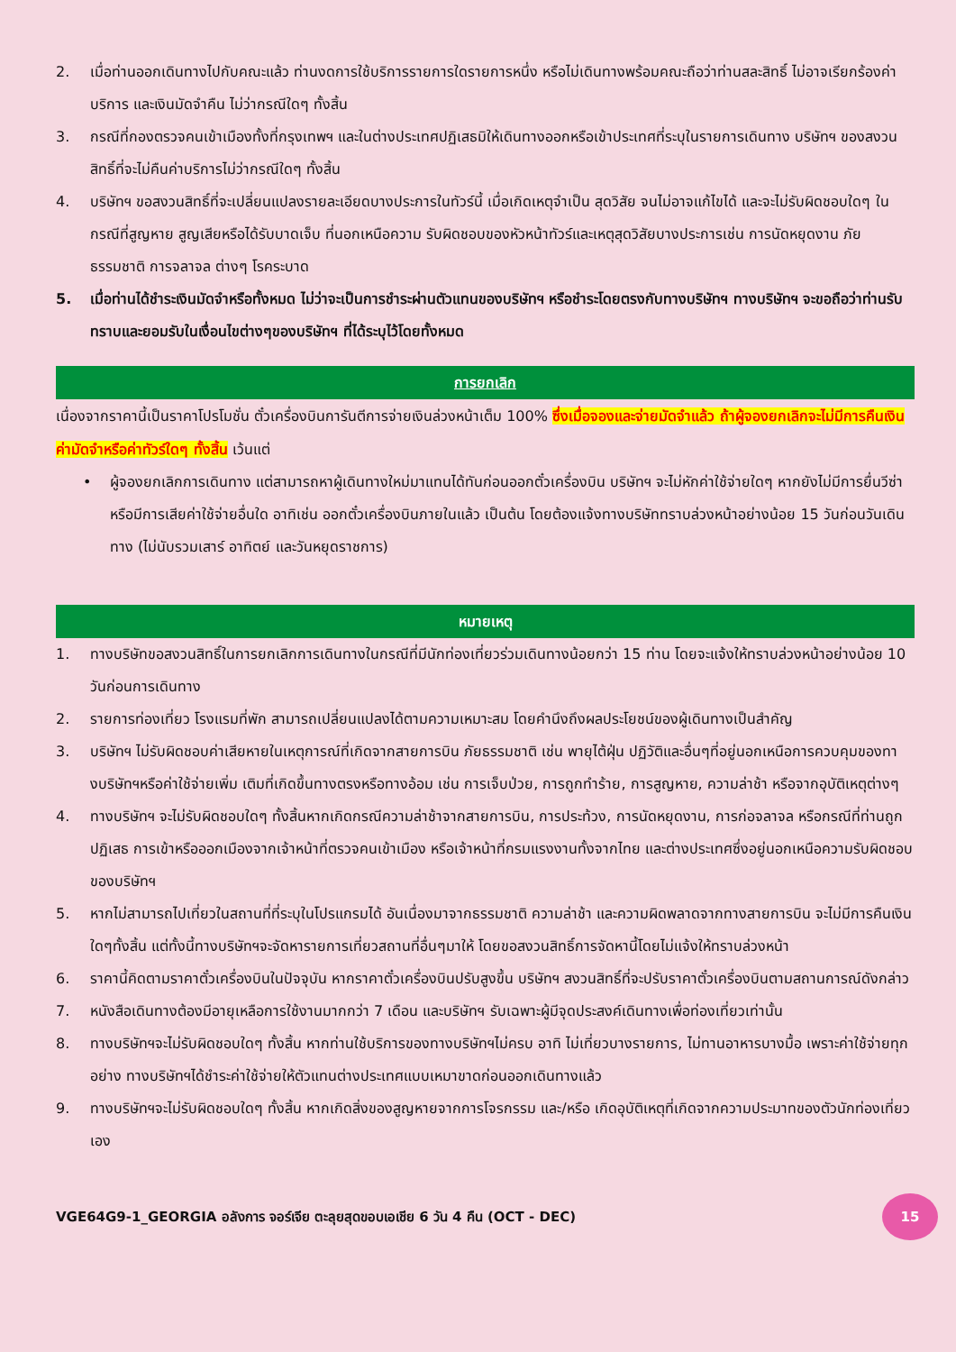2. เมื่อท่านออกเดินทางไปกับคณะแล้ว ท่านงดการใช้บริการรายการใดรายการหนึ่ง หรือไม่เดินทางพร้อมคณะถือว่าท่านสละสิทธิ์ ไม่อาจเรียกร้องค่าบริการ และเงินมัดจำคืน ไม่ว่ากรณีใดๆ ทั้งสิ้น
3. กรณีที่กองตรวจคนเข้าเมืองทั้งที่กรุงเทพฯ และในต่างประเทศปฏิเสธมิให้เดินทางออกหรือเข้าประเทศที่ระบุในรายการเดินทาง บริษัทฯ ของสงวนสิทธิ์ที่จะไม่คืนค่าบริการไม่ว่ากรณีใดๆ ทั้งสิ้น
4. บริษัทฯ ขอสงวนสิทธิ์ที่จะเปลี่ยนแปลงรายละเอียดบางประการในทัวร์นี้ เมื่อเกิดเหตุจำเป็น สุดวิสัย จนไม่อาจแก้ไขได้ และจะไม่รับผิดชอบใดๆ ในกรณีที่สูญหาย สูญเสียหรือได้รับบาดเจ็บ ที่นอกเหนือความ รับผิดชอบของหัวหน้าทัวร์และเหตุสุดวิสัยบางประการเช่น การนัดหยุดงาน ภัยธรรมชาติ การจลาจล ต่างๆ โรคระบาด
5. เมื่อท่านได้ชำระเงินมัดจำหรือทั้งหมด ไม่ว่าจะเป็นการชำระผ่านตัวแทนของบริษัทฯ หรือชำระโดยตรงกับทางบริษัทฯ ทางบริษัทฯ จะขอถือว่าท่านรับทราบและยอมรับในเงื่อนไขต่างๆของบริษัทฯ ที่ได้ระบุไว้โดยทั้งหมด
การยกเลิก
เนื่องจากราคานี้เป็นราคาโปรโมชั่น ตั๋วเครื่องบินการันตีการจ่ายเงินล่วงหน้าเต็ม 100% ซึ่งเมื่อจองและจ่ายมัดจำแล้ว ถ้าผู้จองยกเลิกจะไม่มีการคืนเงินค่ามัดจำหรือค่าทัวร์ใดๆ ทั้งสิ้น เว้นแต่
• ผู้จองยกเลิกการเดินทาง แต่สามารถหาผู้เดินทางใหม่มาแทนได้ทันก่อนออกตั๋วเครื่องบิน บริษัทฯ จะไม่หักค่าใช้จ่ายใดๆ หากยังไม่มีการยื่นวีซ่า หรือมีการเสียค่าใช้จ่ายอื่นใด อาทิเช่น ออกตั๋วเครื่องบินภายในแล้ว เป็นต้น โดยต้องแจ้งทางบริษัททราบล่วงหน้าอย่างน้อย 15 วันก่อนวันเดินทาง (ไม่นับรวมเสาร์ อาทิตย์ และวันหยุดราชการ)
หมายเหตุ
1. ทางบริษัทขอสงวนสิทธิ์ในการยกเลิกการเดินทางในกรณีที่มีนักท่องเที่ยวร่วมเดินทางน้อยกว่า 15 ท่าน โดยจะแจ้งให้ทราบล่วงหน้าอย่างน้อย 10 วันก่อนการเดินทาง
2. รายการท่องเที่ยว โรงแรมที่พัก สามารถเปลี่ยนแปลงได้ตามความเหมาะสม โดยคำนึงถึงผลประโยชน์ของผู้เดินทางเป็นสำคัญ
3. บริษัทฯ ไม่รับผิดชอบค่าเสียหายในเหตุการณ์ที่เกิดจากสายการบิน ภัยธรรมชาติ เช่น พายุไต้ฝุ่น ปฏิวัติและอื่นๆที่อยู่นอกเหนือการควบคุมของทางบริษัทฯหรือค่าใช้จ่ายเพิ่ม เติมที่เกิดขึ้นทางตรงหรือทางอ้อม เช่น การเจ็บป่วย, การถูกทำร้าย, การสูญหาย, ความล่าช้า หรือจากอุบัติเหตุต่างๆ
4. ทางบริษัทฯ จะไม่รับผิดชอบใดๆ ทั้งสิ้นหากเกิดกรณีความล่าช้าจากสายการบิน, การประท้วง, การนัดหยุดงาน, การก่อจลาจล หรือกรณีที่ท่านถูกปฏิเสธ การเข้าหรือออกเมืองจากเจ้าหน้าที่ตรวจคนเข้าเมือง หรือเจ้าหน้าที่กรมแรงงานทั้งจากไทย และต่างประเทศซึ่งอยู่นอกเหนือความรับผิดชอบของบริษัทฯ
5. หากไม่สามารถไปเที่ยวในสถานที่ที่ระบุในโปรแกรมได้ อันเนื่องมาจากธรรมชาติ ความล่าช้า และความผิดพลาดจากทางสายการบิน จะไม่มีการคืนเงินใดๆทั้งสิ้น แต่ทั้งนี้ทางบริษัทฯจะจัดหารายการเที่ยวสถานที่อื่นๆมาให้ โดยขอสงวนสิทธิ์การจัดหานี้โดยไม่แจ้งให้ทราบล่วงหน้า
6. ราคานี้คิดตามราคาตั๋วเครื่องบินในปัจจุบัน หากราคาตั๋วเครื่องบินปรับสูงขึ้น บริษัทฯ สงวนสิทธิ์ที่จะปรับราคาตั๋วเครื่องบินตามสถานการณ์ดังกล่าว
7. หนังสือเดินทางต้องมีอายุเหลือการใช้งานมากกว่า 7 เดือน และบริษัทฯ รับเฉพาะผู้มีจุดประสงค์เดินทางเพื่อท่องเที่ยวเท่านั้น
8. ทางบริษัทฯจะไม่รับผิดชอบใดๆ ทั้งสิ้น หากท่านใช้บริการของทางบริษัทฯไม่ครบ อาทิ ไม่เที่ยวบางรายการ, ไม่ทานอาหารบางมื้อ เพราะค่าใช้จ่ายทุกอย่าง ทางบริษัทฯได้ชำระค่าใช้จ่ายให้ตัวแทนต่างประเทศแบบเหมาขาดก่อนออกเดินทางแล้ว
9. ทางบริษัทฯจะไม่รับผิดชอบใดๆ ทั้งสิ้น หากเกิดสิ่งของสูญหายจากการโจรกรรม และ/หรือ เกิดอุบัติเหตุที่เกิดจากความประมาทของตัวนักท่องเที่ยวเอง
VGE64G9-1_GEORGIA อลังการ จอร์เจีย ตะลุยสุดขอบเอเชีย 6 วัน 4 คืน (OCT - DEC) 15